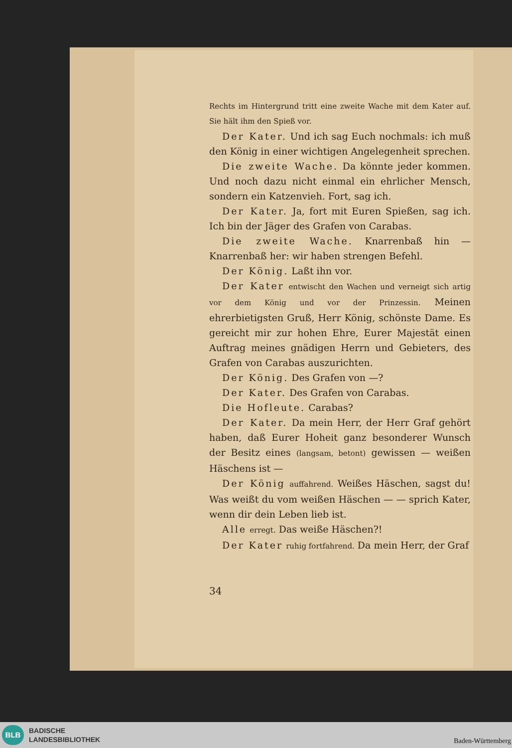Rechts im Hintergrund tritt eine zweite Wache mit dem Kater auf. Sie hält ihm den Spieß vor.
Der Kater. Und ich sag Euch nochmals: ich muß den König in einer wichtigen Angelegenheit sprechen.
Die zweite Wache. Da könnte jeder kommen. Und noch dazu nicht einmal ein ehrlicher Mensch, sondern ein Katzenvieh. Fort, sag ich.
Der Kater. Ja, fort mit Euren Spießen, sag ich. Ich bin der Jäger des Grafen von Carabas.
Die zweite Wache. Knarrenbaß hin — Knarrenbaß her: wir haben strengen Befehl.
Der König. Laßt ihn vor.
Der Kater entwischt den Wachen und verneigt sich artig vor dem König und vor der Prinzessin. Meinen ehrerbietigsten Gruß, Herr König, schönste Dame. Es gereicht mir zur hohen Ehre, Eurer Majestät einen Auftrag meines gnädigen Herrn und Gebieters, des Grafen von Carabas auszurichten.
Der König. Des Grafen von —?
Der Kater. Des Grafen von Carabas.
Die Hofleute. Carabas?
Der Kater. Da mein Herr, der Herr Graf gehört haben, daß Eurer Hoheit ganz besonderer Wunsch der Besitz eines (langsam, betont) gewissen — weißen Häschens ist —
Der König auffahrend. Weißes Häschen, sagst du! Was weißt du vom weißen Häschen — — sprich Kater, wenn dir dein Leben lieb ist.
Alle erregt. Das weiße Häschen?!
Der Kater ruhig fortfahrend. Da mein Herr, der Graf
34
BLB
BADISCHE
LANDESBIBLIOTHEK
Baden-Württemberg